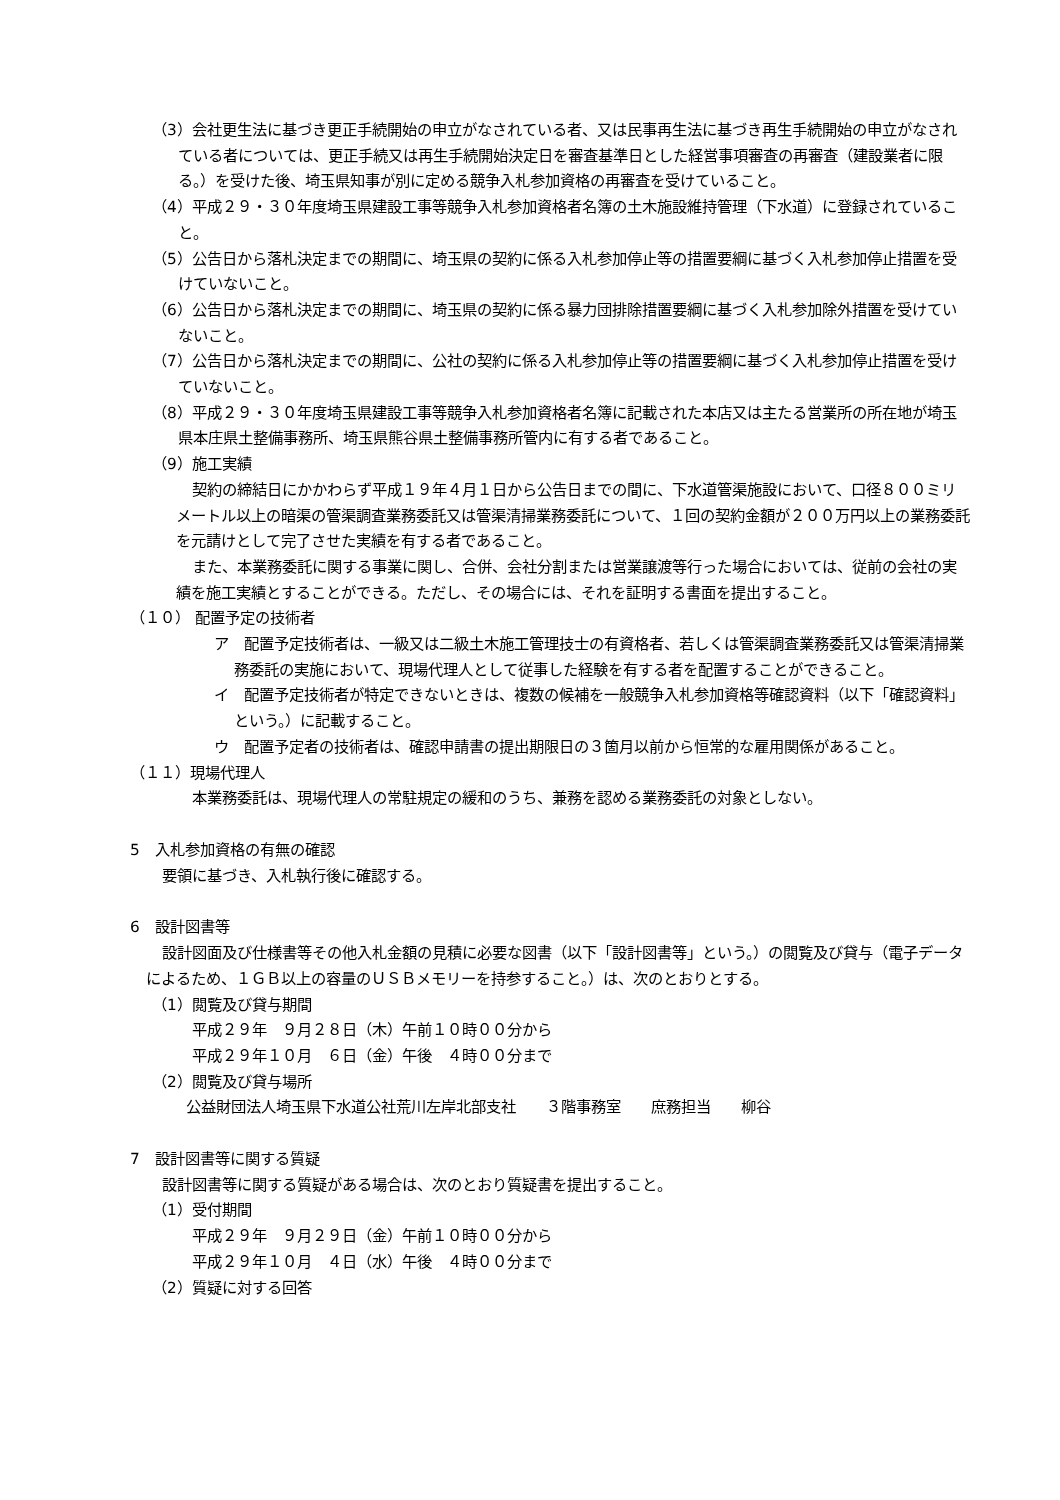（3）会社更生法に基づき更正手続開始の申立がなされている者、又は民事再生法に基づき再生手続開始の申立がなされている者については、更正手続又は再生手続開始決定日を審査基準日とした経営事項審査の再審査（建設業者に限る。）を受けた後、埼玉県知事が別に定める競争入札参加資格の再審査を受けていること。
（4）平成２９・３０年度埼玉県建設工事等競争入札参加資格者名簿の土木施設維持管理（下水道）に登録されていること。
（5）公告日から落札決定までの期間に、埼玉県の契約に係る入札参加停止等の措置要綱に基づく入札参加停止措置を受けていないこと。
（6）公告日から落札決定までの期間に、埼玉県の契約に係る暴力団排除措置要綱に基づく入札参加除外措置を受けていないこと。
（7）公告日から落札決定までの期間に、公社の契約に係る入札参加停止等の措置要綱に基づく入札参加停止措置を受けていないこと。
（8）平成２９・３０年度埼玉県建設工事等競争入札参加資格者名簿に記載された本店又は主たる営業所の所在地が埼玉県本庄県土整備事務所、埼玉県熊谷県土整備事務所管内に有する者であること。
（9）施工実績
契約の締結日にかかわらず平成１９年４月１日から公告日までの間に、下水道管渠施設において、口径８００ミリメートル以上の暗渠の管渠調査業務委託又は管渠清掃業務委託について、１回の契約金額が２００万円以上の業務委託を元請けとして完了させた実績を有する者であること。
また、本業務委託に関する事業に関し、合併、会社分割または営業譲渡等行った場合においては、従前の会社の実績を施工実績とすることができる。ただし、その場合には、それを証明する書面を提出すること。
（１０） 配置予定の技術者
ア　配置予定技術者は、一級又は二級土木施工管理技士の有資格者、若しくは管渠調査業務委託又は管渠清掃業務委託の実施において、現場代理人として従事した経験を有する者を配置することができること。
イ　配置予定技術者が特定できないときは、複数の候補を一般競争入札参加資格等確認資料（以下「確認資料」という。）に記載すること。
ウ　配置予定者の技術者は、確認申請書の提出期限日の３箇月以前から恒常的な雇用関係があること。
（１１）現場代理人
本業務委託は、現場代理人の常駐規定の緩和のうち、兼務を認める業務委託の対象としない。
5　入札参加資格の有無の確認
要領に基づき、入札執行後に確認する。
6　設計図書等
設計図面及び仕様書等その他入札金額の見積に必要な図書（以下「設計図書等」という。）の閲覧及び貸与（電子データによるため、１ＧＢ以上の容量のＵＳＢメモリーを持参すること。）は、次のとおりとする。
（1）閲覧及び貸与期間
平成２９年　９月２８日（木）午前１０時００分から
平成２９年１０月　６日（金）午後　４時００分まで
（2）閲覧及び貸与場所
公益財団法人埼玉県下水道公社荒川左岸北部支社　　３階事務室　　庶務担当　　柳谷
7　設計図書等に関する質疑
設計図書等に関する質疑がある場合は、次のとおり質疑書を提出すること。
（1）受付期間
平成２９年　９月２９日（金）午前１０時００分から
平成２９年１０月　４日（水）午後　４時００分まで
（2）質疑に対する回答